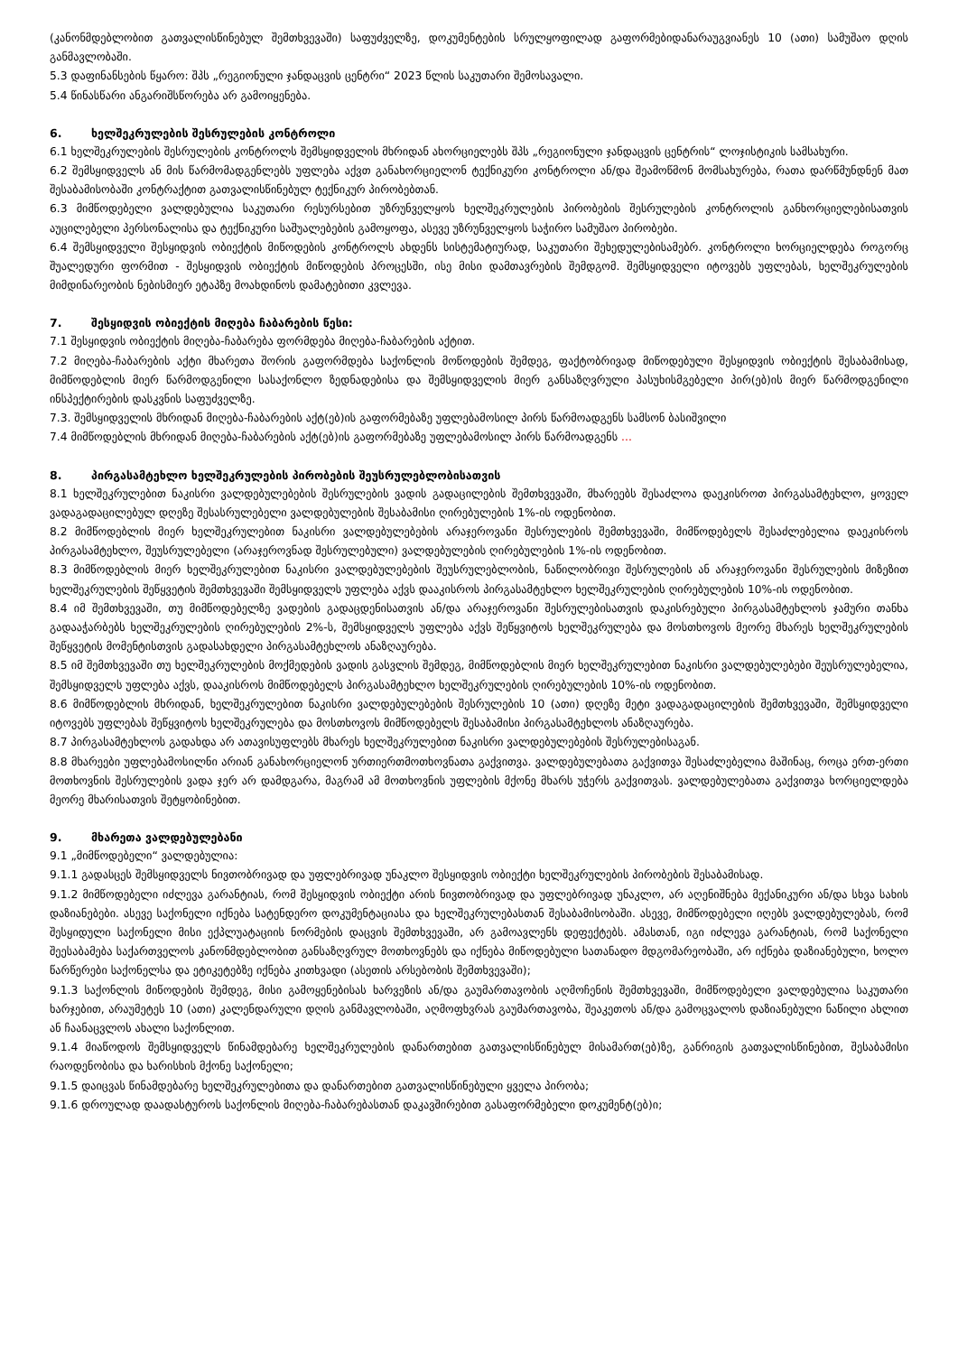(კანონმდებლობით გათვალისწინებულ შემთხვევაში) საფუძველზე, დოკუმენტების სრულყოფილად გაფორმებიდანარაუგვიანეს 10 (ათი) სამუშაო დღის განმავლობაში.
5.3 დაფინანსების წყარო: შპს „რეგიონული ჯანდაცვის ცენტრი“ 2023 წლის საკუთარი შემოსავალი.
5.4 წინასწარი ანგარიშსწორება არ გამოიყენება.
6. ხელშეკრულების შესრულების კონტროლი
6.1 ხელშეკრულების შესრულების კონტროლს შემსყიდველის მხრიდან ახორციელებს შპს „რეგიონული ჯანდაცვის ცენტრის“ ლოჯისტიკის სამსახური.
6.2 შემსყიდველს ან მის წარმომადგენლებს უფლება აქვთ განახორციელონ ტექნიკური კონტროლი ან/და შეამოწმონ მომსახურება, რათა დარწმუნდნენ მათ შესაბამისობაში კონტრაქტით გათვალისწინებულ ტექნიკურ პირობებთან.
6.3 მიმწოდებელი ვალდებულია საკუთარი რესურსებით უზრუნველყოს ხელშეკრულების პირობების შესრულების კონტროლის განხორციელებისათვის აუცილებელი პერსონალისა და ტექნიკური საშუალებების გამოყოფა, ასევე უზრუნველყოს საჭირო სამუშაო პირობები.
6.4 შემსყიდველი შესყიდვის ობიექტის მიწოდების კონტროლს ახდენს სისტემატიურად, საკუთარი შეხედულებისამებრ. კონტროლი ხორციელდება როგორც შუალედური ფორმით - შესყიდვის ობიექტის მიწოდების პროცესში, ისე მისი დამთავრების შემდგომ. შემსყიდველი იტოვებს უფლებას, ხელშეკრულების მიმდინარეობის ნებისმიერ ეტაპზე მოახდინოს დამატებითი კვლევა.
7. შესყიდვის ობიექტის მიღება ჩაბარების წესი:
7.1 შესყიდვის ობიექტის მიღება-ჩაბარება ფორმდება მიღება-ჩაბარების აქტით.
7.2 მიღება-ჩაბარების აქტი მხარეთა შორის გაფორმდება საქონლის მოწოდების შემდეგ, ფაქტობრივად მიწოდებული შესყიდვის ობიექტის შესაბამისად, მიმწოდებლის მიერ წარმოდგენილი სასაქონლო ზედნადებისა და შემსყიდველის მიერ განსაზღვრული პასუხისმგებელი პირ(ებ)ის მიერ წარმოდგენილი ინსპექტირების დასკვნის საფუძველზე.
7.3. შემსყიდველის მხრიდან მიღება-ჩაბარების აქტ(ებ)ის გაფორმებაზე უფლებამოსილ პირს წარმოადგენს სამსონ ბასიშვილი
7.4 მიმწოდებლის მხრიდან მიღება-ჩაბარების აქტ(ებ)ის გაფორმებაზე უფლებამოსილ პირს წარმოადგენს ...
8. პირგასამტეხლო ხელშეკრულების პირობების შეუსრულებლობისათვის
8.1 ხელშეკრულებით ნაკისრი ვალდებულებების შესრულების ვადის გადაცილების შემთხვევაში, მხარეებს შესაძლოა დაეკისროთ პირგასამტეხლო, ყოველ ვადაგადაცილებულ დღეზე შესასრულებელი ვალდებულების შესაბამისი ღირებულების 1%-ის ოდენობით.
8.2 მიმწოდებლის მიერ ხელშეკრულებით ნაკისრი ვალდებულებების არაჯეროვანი შესრულების შემთხვევაში, მიმწოდებელს შესაძლებელია დაეკისროს პირგასამტეხლო, შეუსრულებელი (არაჯეროვნად შესრულებული) ვალდებულების ღირებულების 1%-ის ოდენობით.
8.3 მიმწოდებლის მიერ ხელშეკრულებით ნაკისრი ვალდებულებების შეუსრულებლობის, ნაწილობრივი შესრულების ან არაჯეროვანი შესრულების მიზეზით ხელშეკრულების შეწყვეტის შემთხვევაში შემსყიდველს უფლება აქვს დააკისროს პირგასამტეხლო ხელშეკრულების ღირებულების 10%-ის ოდენობით.
8.4 იმ შემთხვევაში, თუ მიმწოდებელზე ვადების გადაცდენისათვის ან/და არაჯეროვანი შესრულებისათვის დაკისრებული პირგასამტეხლოს ჯამური თანხა გადააჭარბებს ხელშეკრულების ღირებულების 2%-ს, შემსყიდველს უფლება აქვს შეწყვიტოს ხელშეკრულება და მოსთხოვოს მეორე მხარეს ხელშეკრულების შეწყვეტის მომენტისთვის გადასახდელი პირგასამტეხლოს ანაზღაურება.
8.5 იმ შემთხვევაში თუ ხელშეკრულების მოქმედების ვადის გასვლის შემდეგ, მიმწოდებლის მიერ ხელშეკრულებით ნაკისრი ვალდებულებები შეუსრულებელია, შემსყიდველს უფლება აქვს, დააკისროს მიმწოდებელს პირგასამტეხლო ხელშეკრულების ღირებულების 10%-ის ოდენობით.
8.6 მიმწოდებლის მხრიდან, ხელშეკრულებით ნაკისრი ვალდებულებების შესრულების 10 (ათი) დღეზე მეტი ვადაგადაცილების შემთხვევაში, შემსყიდველი იტოვებს უფლებას შეწყვიტოს ხელშეკრულება და მოსთხოვოს მიმწოდებელს შესაბამისი პირგასამტეხლოს ანაზღაურება.
8.7 პირგასამტეხლოს გადახდა არ ათავისუფლებს მხარეს ხელშეკრულებით ნაკისრი ვალდებულებების შესრულებისაგან.
8.8 მხარეები უფლებამოსილნი არიან განახორციელონ ურთიერთმოთხოვნათა გაქვითვა. ვალდებულებათა გაქვითვა შესაძლებელია მაშინაც, როცა ერთ-ერთი მოთხოვნის შესრულების ვადა ჯერ არ დამდგარა, მაგრამ ამ მოთხოვნის უფლების მქონე მხარს უჭერს გაქვითვას. ვალდებულებათა გაქვითვა ხორციელდება მეორე მხარისათვის შეტყობინებით.
9. მხარეთა ვალდებულებანი
9.1 „მიმწოდებელი“ ვალდებულია:
9.1.1 გადასცეს შემსყიდველს ნივთობრივად და უფლებრივად უნაკლო შესყიდვის ობიექტი ხელშეკრულების პირობების შესაბამისად.
9.1.2 მიმწოდებელი იძლევა გარანტიას, რომ შესყიდვის ობიექტი არის ნივთობრივად და უფლებრივად უნაკლო, არ აღენიშნება მექანიკური ან/და სხვა სახის დაზიანებები. ასევე საქონელი იქნება სატენდერო დოკუმენტაციასა და ხელშეკრულებასთან შესაბამისობაში. ასევე, მიმწოდებელი იღებს ვალდებულებას, რომ შესყიდული საქონელი მისი ექპლუატაციის ნორმების დაცვის შემთხვევაში, არ გამოავლენს დეფექტებს. ამასთან, იგი იძლევა გარანტიას, რომ საქონელი შეესაბამება საქართველოს კანონმდებლობით განსაზღვრულ მოთხოვნებს და იქნება მიწოდებული სათანადო მდგომარეობაში, არ იქნება დაზიანებული, ხოლო წარწერები საქონელსა და ეტიკეტებზე იქნება კითხვადი (ასეთის არსებობის შემთხვევაში);
9.1.3 საქონლის მიწოდების შემდეგ, მისი გამოყენებისას ხარვეზის ან/და გაუმართავობის აღმოჩენის შემთხვევაში, მიმწოდებელი ვალდებულია საკუთარი ხარჯებით, არაუმეტეს 10 (ათი) კალენდარული დღის განმავლობაში, აღმოფხვრას გაუმართავობა, შეაკეთოს ან/და გამოცვალოს დაზიანებული ნაწილი ახლით ან ჩაანაცვლოს ახალი საქონლით.
9.1.4 მიაწოდოს შემსყიდველს წინამდებარე ხელშეკრულების დანართებით გათვალისწინებულ მისამართ(ებ)ზე, განრიგის გათვალისწინებით, შესაბამისი რაოდენობისა და ხარისხის მქონე საქონელი;
9.1.5 დაიცვას წინამდებარე ხელშეკრულებითა და დანართებით გათვალისწინებული ყველა პირობა;
9.1.6 დროულად დაადასტუროს საქონლის მიღება-ჩაბარებასთან დაკავშირებით გასაფორმებელი დოკუმენტ(ებ)ი;